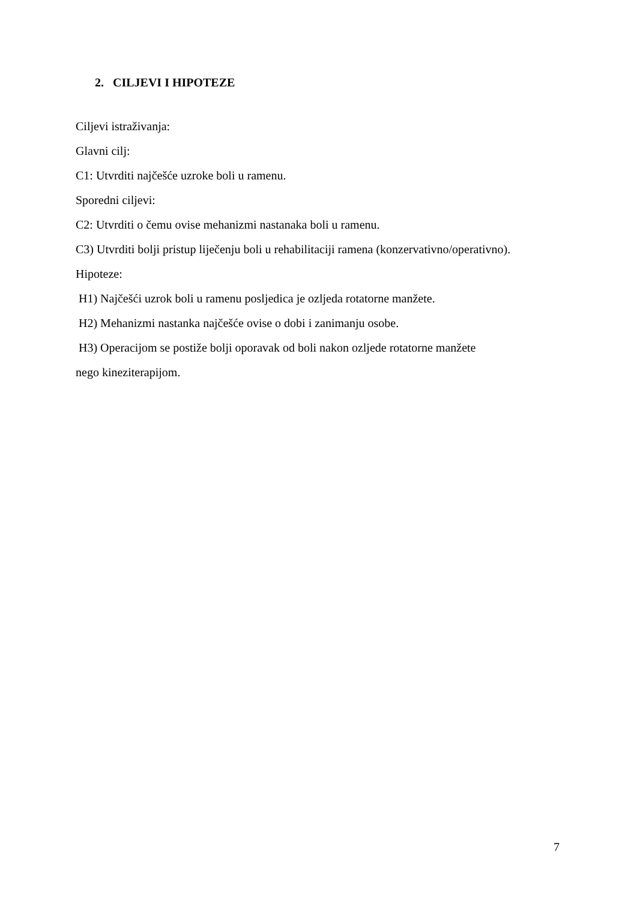2. CILJEVI I HIPOTEZE
Ciljevi istraživanja:
Glavni cilj:
C1: Utvrditi najčešće uzroke boli u ramenu.
Sporedni ciljevi:
C2: Utvrditi o čemu ovise mehanizmi nastanaka boli u ramenu.
C3) Utvrditi bolji pristup liječenju boli u rehabilitaciji ramena (konzervativno/operativno).
Hipoteze:
H1) Najčešći uzrok boli u ramenu posljedica je ozljeda rotatorne manžete.
H2) Mehanizmi nastanka najčešće ovise o dobi i zanimanju osobe.
H3) Operacijom se postiže bolji oporavak od boli nakon ozljede rotatorne manžete
nego kineziterapijom.
7